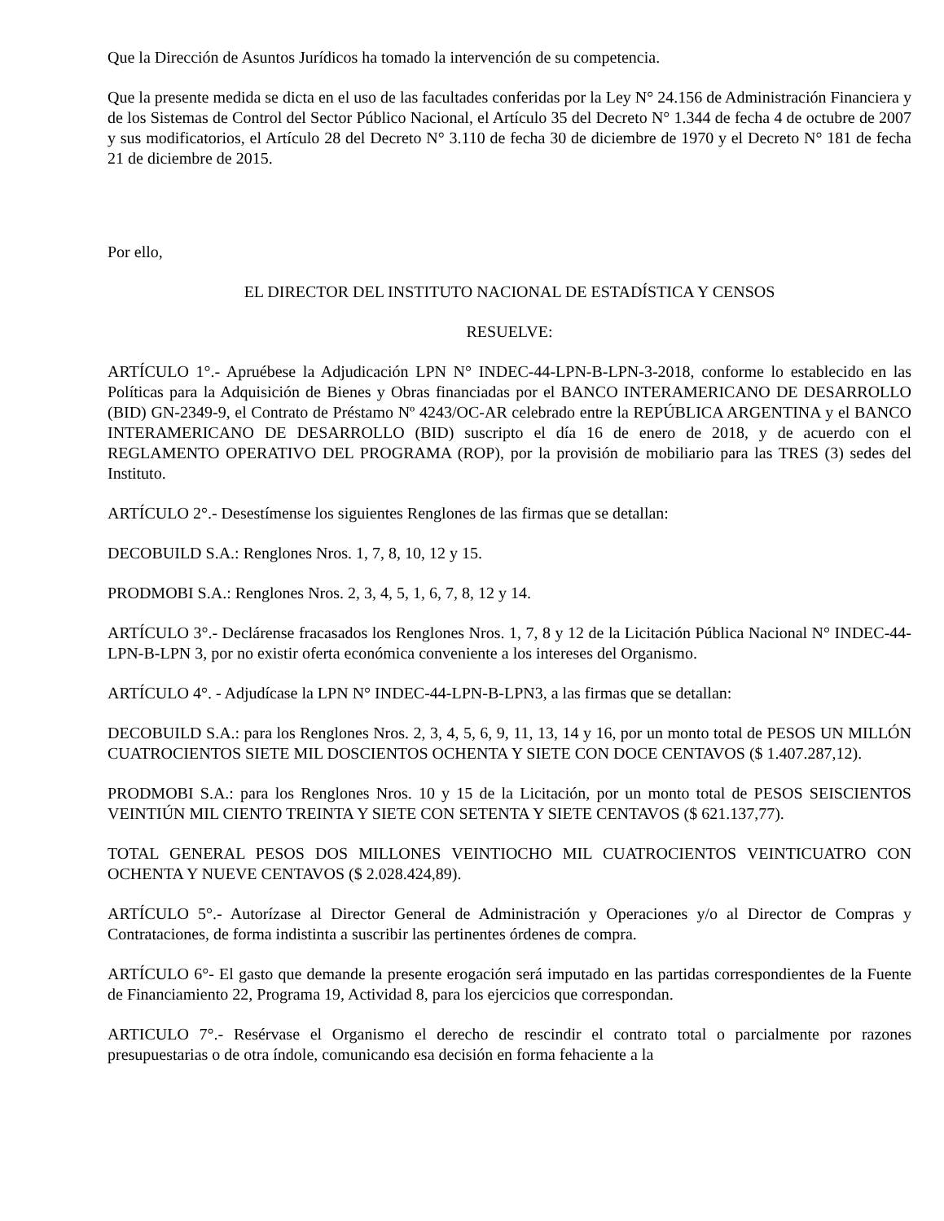Que la Dirección de Asuntos Jurídicos ha tomado la intervención de su competencia.
Que la presente medida se dicta en el uso de las facultades conferidas por la Ley N° 24.156 de Administración Financiera y de los Sistemas de Control del Sector Público Nacional, el Artículo 35 del Decreto N° 1.344 de fecha 4 de octubre de 2007 y sus modificatorios, el Artículo 28 del Decreto N° 3.110 de fecha 30 de diciembre de 1970 y el Decreto N° 181 de fecha 21 de diciembre de 2015.
Por ello,
EL DIRECTOR DEL INSTITUTO NACIONAL DE ESTADÍSTICA Y CENSOS
RESUELVE:
ARTÍCULO 1°.- Apruébese la Adjudicación LPN N° INDEC-44-LPN-B-LPN-3-2018, conforme lo establecido en las Políticas para la Adquisición de Bienes y Obras financiadas por el BANCO INTERAMERICANO DE DESARROLLO (BID) GN-2349-9, el Contrato de Préstamo Nº 4243/OC-AR celebrado entre la REPÚBLICA ARGENTINA y el BANCO INTERAMERICANO DE DESARROLLO (BID) suscripto el día 16 de enero de 2018, y de acuerdo con el REGLAMENTO OPERATIVO DEL PROGRAMA (ROP), por la provisión de mobiliario para las TRES (3) sedes del Instituto.
ARTÍCULO 2°.- Desestímense los siguientes Renglones de las firmas que se detallan:
DECOBUILD S.A.: Renglones Nros. 1, 7, 8, 10, 12 y 15.
PRODMOBI S.A.: Renglones Nros. 2, 3, 4, 5, 1, 6, 7, 8, 12 y 14.
ARTÍCULO 3°.- Declárense fracasados los Renglones Nros. 1, 7, 8 y 12 de la Licitación Pública Nacional N° INDEC-44-LPN-B-LPN 3, por no existir oferta económica conveniente a los intereses del Organismo.
ARTÍCULO 4°. - Adjudícase la LPN N° INDEC-44-LPN-B-LPN3, a las firmas que se detallan:
DECOBUILD S.A.: para los Renglones Nros. 2, 3, 4, 5, 6, 9, 11, 13, 14 y 16, por un monto total de PESOS UN MILLÓN CUATROCIENTOS SIETE MIL DOSCIENTOS OCHENTA Y SIETE CON DOCE CENTAVOS ($ 1.407.287,12).
PRODMOBI S.A.: para los Renglones Nros. 10 y 15 de la Licitación, por un monto total de PESOS SEISCIENTOS VEINTIÚN MIL CIENTO TREINTA Y SIETE CON SETENTA Y SIETE CENTAVOS ($ 621.137,77).
TOTAL GENERAL PESOS DOS MILLONES VEINTIOCHO MIL CUATROCIENTOS VEINTICUATRO CON OCHENTA Y NUEVE CENTAVOS ($ 2.028.424,89).
ARTÍCULO 5°.- Autorízase al Director General de Administración y Operaciones y/o al Director de Compras y Contrataciones, de forma indistinta a suscribir las pertinentes órdenes de compra.
ARTÍCULO 6°- El gasto que demande la presente erogación será imputado en las partidas correspondientes de la Fuente de Financiamiento 22, Programa 19, Actividad 8, para los ejercicios que correspondan.
ARTICULO 7°.- Resérvase el Organismo el derecho de rescindir el contrato total o parcialmente por razones presupuestarias o de otra índole, comunicando esa decisión en forma fehaciente a la